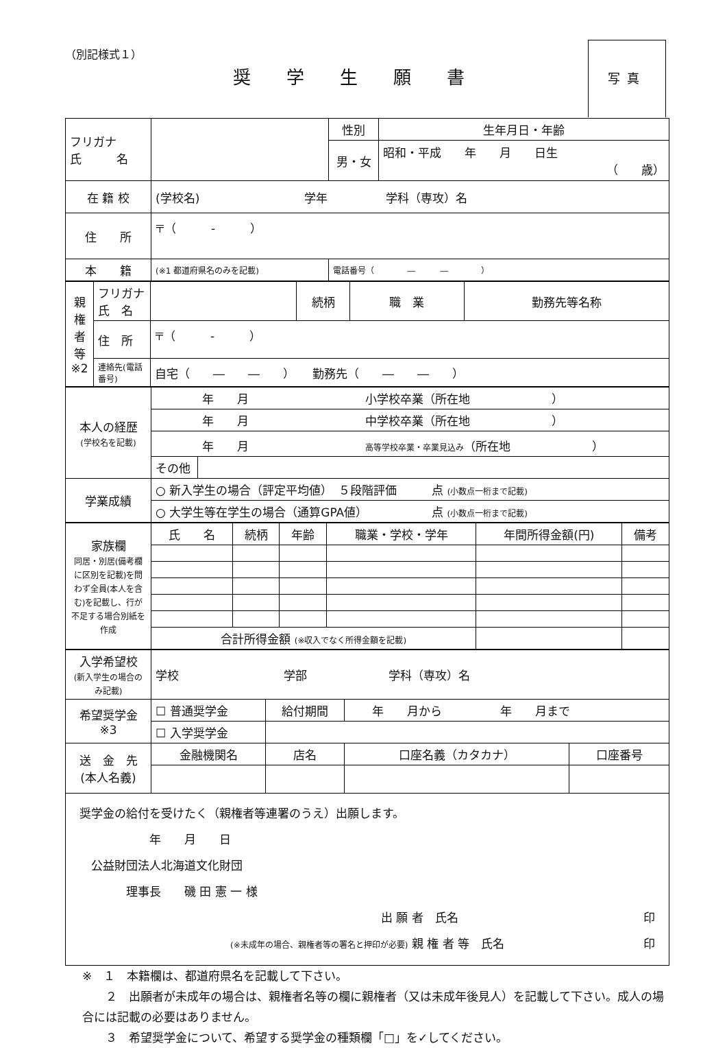（別記様式１）
奨学生願書
写真
| フリガナ 氏 名 | | | 性別 | 生年月日・年齢 |
| | | | 男・女 | 昭和・平成 年 月 日生 （ 歳） |
| 在 籍 校 | (学校名) 学年 学科（専攻）名 | | | |
| 住 所 | 〒（ - ） | | | |
| 本 籍 | (※1 都道府県名のみを記載) | 電話番号（ ― ― ） | | |
| 親権者等 ※2 | フリガナ 氏 名 | | 続柄 | 職 業 | 勤務先等名称 |
| | 住 所 | 〒（ - ） | | | |
| | 連絡先(電話番号) | 自宅（ ― ― ） 勤務先（ ― ― ） | | | |
| 本人の経歴 (学校名を記載) | 年 月 小学校卒業（所在地 ） | |
| | 年 月 中学校卒業（所在地 ） | |
| | 年 月 高等学校卒業・卒業見込み （所在地 ） | |
| | その他 | |
| 学業成績 | ○ 新入学生の場合（評定平均値） ５段階評価 点 (小数点一桁まで記載) | |
| | ○ 大学生等在学生の場合（通算GPA値） 点 (小数点一桁まで記載) | |
| 家族欄 同居・別居(備考欄に区別を記載)を問わず全員(本人を含む)を記載し、行が不足する場合別紙を作成 | 氏 名 | 続柄 | 年齢 | 職業・学校・学年 | 年間所得金額(円) | 備考 |
| | 合計所得金額 (※収入でなく所得金額を記載) | | | | | |
| 入学希望校 (新入学生の場合のみ記載) | 学校 学部 学科（専攻）名 | | | |
| 希望奨学金 ※3 | ☐ 普通奨学金 | 給付期間 | 年 月から 年 月まで | |
| | ☐ 入学奨学金 | | | |
| 送 金 先 (本人名義) | 金融機関名 | 店名 | 口座名義（カタカナ） | 口座番号 |
| 奨学金の給付を受けたく（親権者等連署のうえ）出願します。 年 月 日 公益財団法人北海道文化財団 理事長 磯 田 憲 一 様 出 願 者 氏名 印 (※未成年の場合、親権者等の署名と押印が必要) 親 権 者 等 氏名 印 | | | | |
※　１　本籍欄は、都道府県名を記載して下さい。
　　２　出願者が未成年の場合は、親権者名等の欄に親権者（又は未成年後見人）を記載して下さい。成人の場合には記載の必要はありません。
　　３　希望奨学金について、希望する奨学金の種類欄「□」を✓してください。